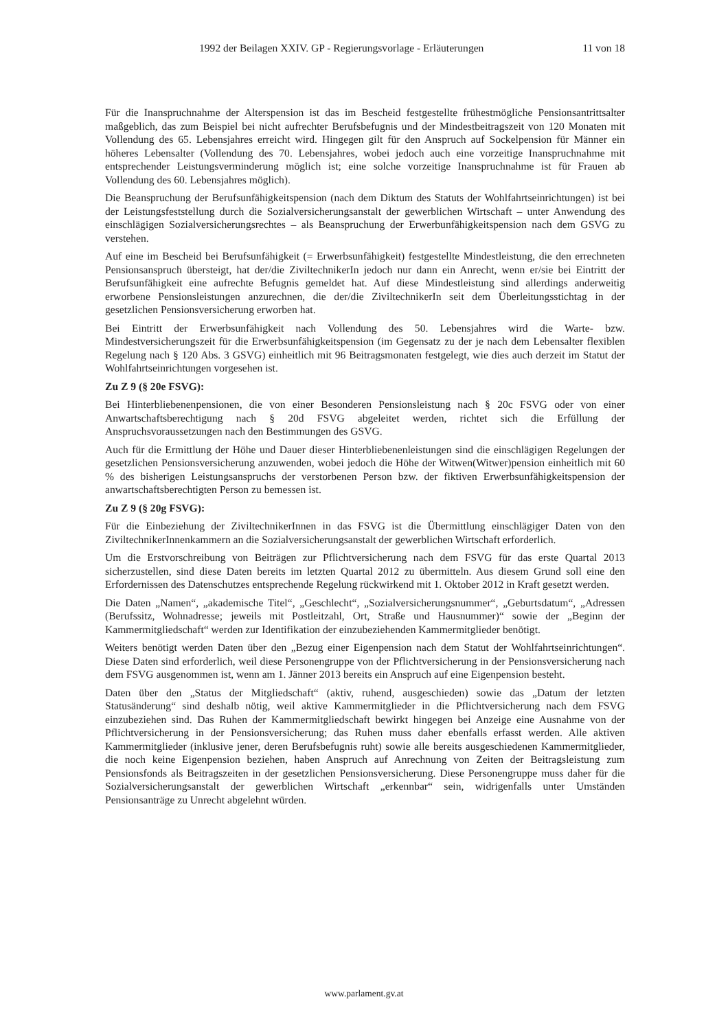1992 der Beilagen XXIV. GP - Regierungsvorlage - Erläuterungen 11 von 18
Für die Inanspruchnahme der Alterspension ist das im Bescheid festgestellte frühestmögliche Pensionsantrittsalter maßgeblich, das zum Beispiel bei nicht aufrechter Berufsbefugnis und der Mindestbeitragszeit von 120 Monaten mit Vollendung des 65. Lebensjahres erreicht wird. Hingegen gilt für den Anspruch auf Sockelpension für Männer ein höheres Lebensalter (Vollendung des 70. Lebensjahres, wobei jedoch auch eine vorzeitige Inanspruchnahme mit entsprechender Leistungsverminderung möglich ist; eine solche vorzeitige Inanspruchnahme ist für Frauen ab Vollendung des 60. Lebensjahres möglich).
Die Beanspruchung der Berufsunfähigkeitspension (nach dem Diktum des Statuts der Wohlfahrtseinrichtungen) ist bei der Leistungsfeststellung durch die Sozialversicherungsanstalt der gewerblichen Wirtschaft – unter Anwendung des einschlägigen Sozialversicherungsrechtes – als Beanspruchung der Erwerbunfähigkeitspension nach dem GSVG zu verstehen.
Auf eine im Bescheid bei Berufsunfähigkeit (= Erwerbsunfähigkeit) festgestellte Mindestleistung, die den errechneten Pensionsanspruch übersteigt, hat der/die ZiviltechnikerIn jedoch nur dann ein Anrecht, wenn er/sie bei Eintritt der Berufsunfähigkeit eine aufrechte Befugnis gemeldet hat. Auf diese Mindestleistung sind allerdings anderweitig erworbene Pensionsleistungen anzurechnen, die der/die ZiviltechnikerIn seit dem Überleitungsstichtag in der gesetzlichen Pensionsversicherung erworben hat.
Bei Eintritt der Erwerbsunfähigkeit nach Vollendung des 50. Lebensjahres wird die Warte- bzw. Mindestversicherungszeit für die Erwerbsunfähigkeitspension (im Gegensatz zu der je nach dem Lebensalter flexiblen Regelung nach § 120 Abs. 3 GSVG) einheitlich mit 96 Beitragsmonaten festgelegt, wie dies auch derzeit im Statut der Wohlfahrtseinrichtungen vorgesehen ist.
Zu Z 9 (§ 20e FSVG):
Bei Hinterbliebenenpensionen, die von einer Besonderen Pensionsleistung nach § 20c FSVG oder von einer Anwartschaftsberechtigung nach § 20d FSVG abgeleitet werden, richtet sich die Erfüllung der Anspruchsvoraussetzungen nach den Bestimmungen des GSVG.
Auch für die Ermittlung der Höhe und Dauer dieser Hinterbliebenenleistungen sind die einschlägigen Regelungen der gesetzlichen Pensionsversicherung anzuwenden, wobei jedoch die Höhe der Witwen(Witwer)pension einheitlich mit 60 % des bisherigen Leistungsanspruchs der verstorbenen Person bzw. der fiktiven Erwerbsunfähigkeitspension der anwartschaftsberechtigten Person zu bemessen ist.
Zu Z 9 (§ 20g FSVG):
Für die Einbeziehung der ZiviltechnikerInnen in das FSVG ist die Übermittlung einschlägiger Daten von den ZiviltechnikerInnenkammern an die Sozialversicherungsanstalt der gewerblichen Wirtschaft erforderlich.
Um die Erstvorschreibung von Beiträgen zur Pflichtversicherung nach dem FSVG für das erste Quartal 2013 sicherzustellen, sind diese Daten bereits im letzten Quartal 2012 zu übermitteln. Aus diesem Grund soll eine den Erfordernissen des Datenschutzes entsprechende Regelung rückwirkend mit 1. Oktober 2012 in Kraft gesetzt werden.
Die Daten „Namen“, „akademische Titel“, „Geschlecht“, „Sozialversicherungsnummer“, „Geburtsdatum“, „Adressen (Berufssitz, Wohnadresse; jeweils mit Postleitzahl, Ort, Straße und Hausnummer)“ sowie der „Beginn der Kammermitgliedschaft“ werden zur Identifikation der einzubeziehenden Kammermitglieder benötigt.
Weiters benötigt werden Daten über den „Bezug einer Eigenpension nach dem Statut der Wohlfahrtseinrichtungen“. Diese Daten sind erforderlich, weil diese Personengruppe von der Pflichtversicherung in der Pensionsversicherung nach dem FSVG ausgenommen ist, wenn am 1. Jänner 2013 bereits ein Anspruch auf eine Eigenpension besteht.
Daten über den „Status der Mitgliedschaft“ (aktiv, ruhend, ausgeschieden) sowie das „Datum der letzten Statusänderung“ sind deshalb nötig, weil aktive Kammermitglieder in die Pflichtversicherung nach dem FSVG einzubeziehen sind. Das Ruhen der Kammermitgliedschaft bewirkt hingegen bei Anzeige eine Ausnahme von der Pflichtversicherung in der Pensionsversicherung; das Ruhen muss daher ebenfalls erfasst werden. Alle aktiven Kammermitglieder (inklusive jener, deren Berufsbefugnis ruht) sowie alle bereits ausgeschiedenen Kammermitglieder, die noch keine Eigenpension beziehen, haben Anspruch auf Anrechnung von Zeiten der Beitragsleistung zum Pensionsfonds als Beitragszeiten in der gesetzlichen Pensionsversicherung. Diese Personengruppe muss daher für die Sozialversicherungsanstalt der gewerblichen Wirtschaft „erkennbar“ sein, widrigenfalls unter Umständen Pensionsanträge zu Unrecht abgelehnt würden.
www.parlament.gv.at